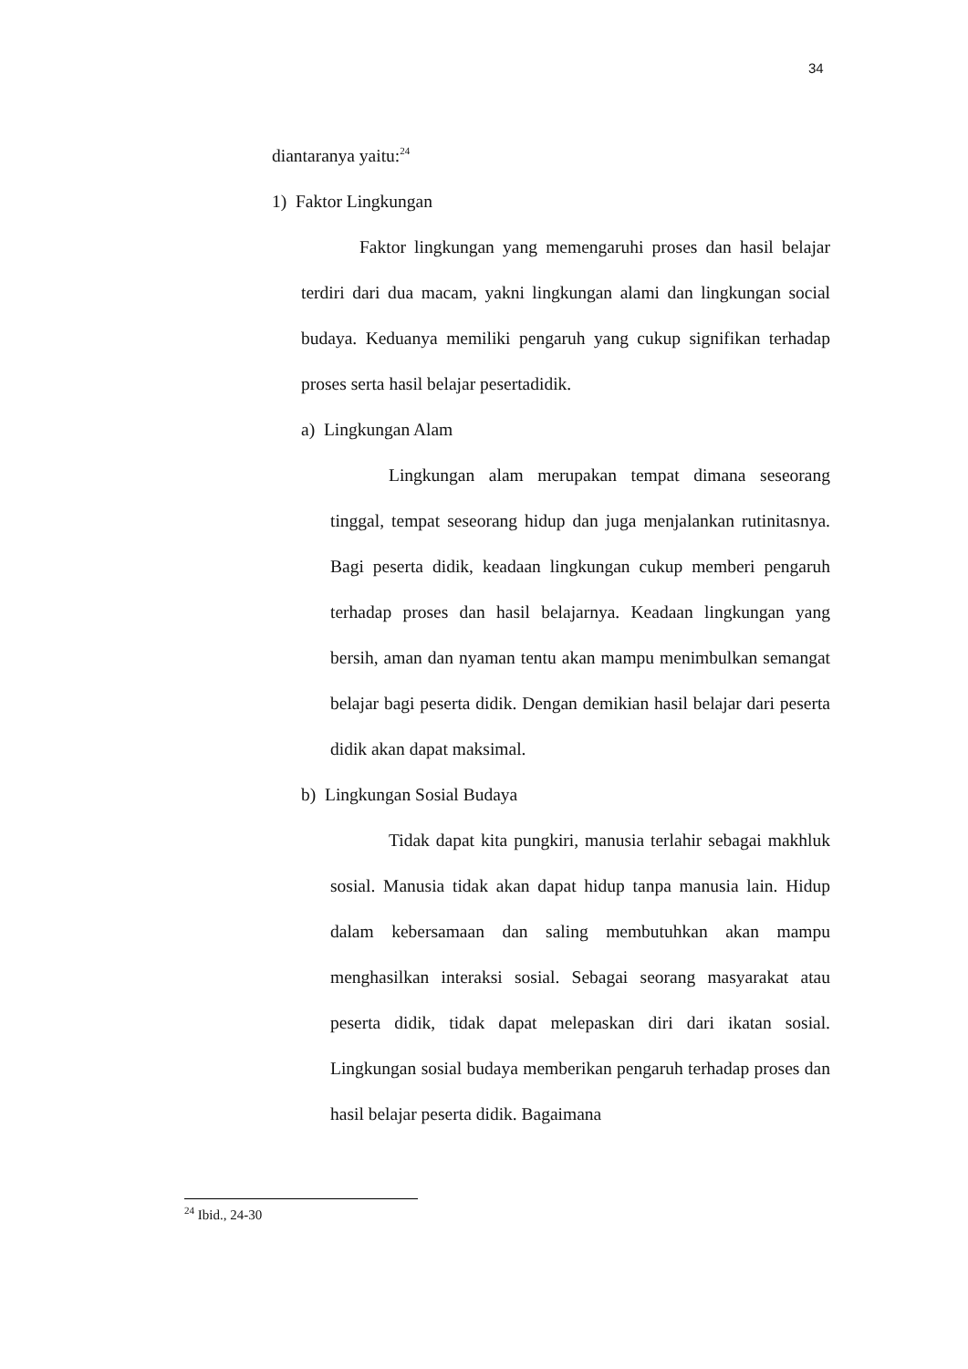34
diantaranya yaitu:<sup>24</sup>
1) Faktor Lingkungan
Faktor lingkungan yang memengaruhi proses dan hasil belajar terdiri dari dua macam, yakni lingkungan alami dan lingkungan social budaya. Keduanya memiliki pengaruh yang cukup signifikan terhadap proses serta hasil belajar pesertadidik.
a) Lingkungan Alam
Lingkungan alam merupakan tempat dimana seseorang tinggal, tempat seseorang hidup dan juga menjalankan rutinitasnya. Bagi peserta didik, keadaan lingkungan cukup memberi pengaruh terhadap proses dan hasil belajarnya. Keadaan lingkungan yang bersih, aman dan nyaman tentu akan mampu menimbulkan semangat belajar bagi peserta didik. Dengan demikian hasil belajar dari peserta didik akan dapat maksimal.
b) Lingkungan Sosial Budaya
Tidak dapat kita pungkiri, manusia terlahir sebagai makhluk sosial. Manusia tidak akan dapat hidup tanpa manusia lain. Hidup dalam kebersamaan dan saling membutuhkan akan mampu menghasilkan interaksi sosial. Sebagai seorang masyarakat atau peserta didik, tidak dapat melepaskan diri dari ikatan sosial. Lingkungan sosial budaya memberikan pengaruh terhadap proses dan hasil belajar peserta didik. Bagaimana
<sup>24</sup> Ibid., 24-30